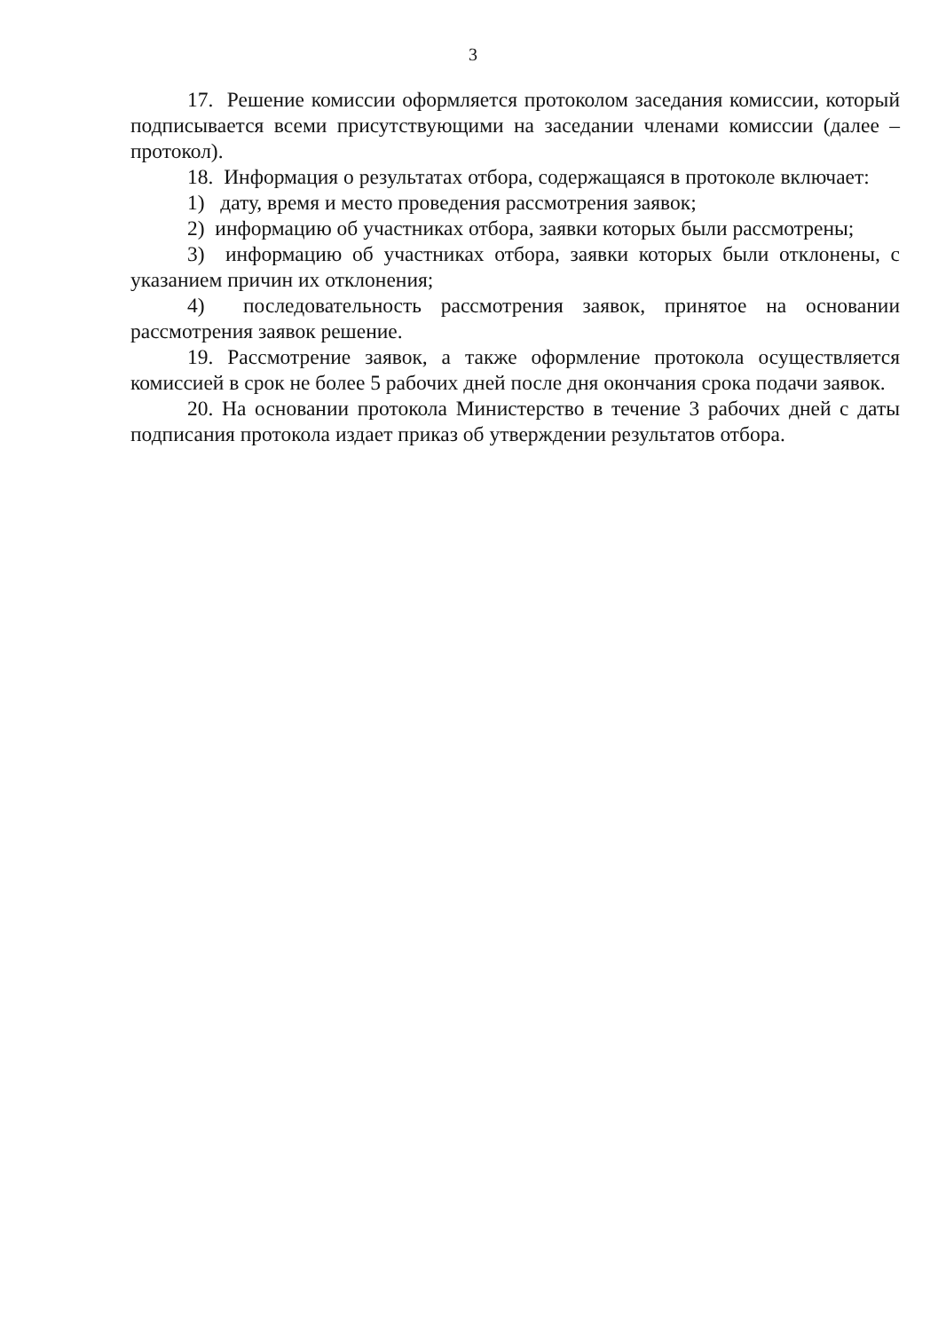3
17. Решение комиссии оформляется протоколом заседания комиссии, который подписывается всеми присутствующими на заседании членами комиссии (далее – протокол).
18. Информация о результатах отбора, содержащаяся в протоколе включает:
1) дату, время и место проведения рассмотрения заявок;
2) информацию об участниках отбора, заявки которых были рассмотрены;
3) информацию об участниках отбора, заявки которых были отклонены, с указанием причин их отклонения;
4) последовательность рассмотрения заявок, принятое на основании рассмотрения заявок решение.
19. Рассмотрение заявок, а также оформление протокола осуществляется комиссией в срок не более 5 рабочих дней после дня окончания срока подачи заявок.
20. На основании протокола Министерство в течение 3 рабочих дней с даты подписания протокола издает приказ об утверждении результатов отбора.